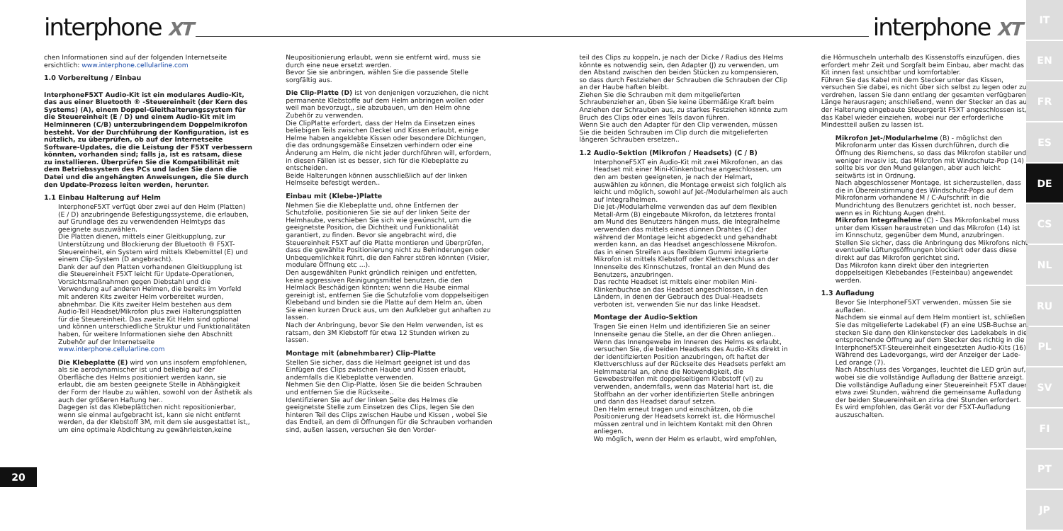interphone XT interphone XT
chen Informationen sind auf der folgenden Internetseite ersichtlich: www.interphone.cellularline.com
1.0 Vorbereitung / Einbau
InterphoneF5XT Audio-Kit ist ein modulares Audio-Kit, das aus einer Bluetooth ® -Steuereinheit (der Kern des Systems) (A), einem Doppel-Gleithalterungssystem für die Steuereinheit (E / D) und einem Audio-Kit mit im Helminneren (C/B) unterzubringendem Doppelmikrofon besteht. Vor der Durchführung der Konfiguration, ist es nützlich, zu überprüfen, ob auf der Internetseite Software-Updates, die die Leistung der F5XT verbessern könnten, vorhanden sind; falls ja, ist es ratsam, diese zu installieren. Überprüfen Sie die Kompatibilität mit dem Betriebssystem des PCs und laden Sie dann die Datei und die angehängten Anweisungen, die Sie durch den Update-Prozess leiten werden, herunter.
1.1 Einbau Halterung auf Helm
InterphoneF5XT verfügt über zwei auf den Helm (Platten) (E / D) anzubringende Befestigungssysteme, die erlauben, auf Grundlage des zu verwendenden Helmtyps das geeignete auszuwählen.
Die Platten dienen, mittels einer Gleitkupplung, zur Unterstützung und Blockierung der Bluetooth ® F5XT-Steuereinheit, ein System wird mittels Klebemittel (E) und einem Clip-System (D angebracht).
Dank der auf den Platten vorhandenen Gleitkupplung ist die Steuereinheit F5XT leicht für Update-Operationen, Vorsichtsmaßnahmen gegen Diebstahl und die Verwendung auf anderen Helmen, die bereits im Vorfeld mit anderen Kits zweiter Helm vorbereitet wurden, abnehmbar. Die Kits zweiter Helm bestehen aus dem Audio-Teil Headset/Mikrofon plus zwei Halterungsplatten für die Steuereinheit. Das zweite Kit Helm sind optional und können unterschiedliche Struktur und Funktionalitäten haben, für weitere Informationen siehe den Abschnitt Zubehör auf der Internetseite www.interphone.cellularline.com
Die Klebeplatte (E) wird von uns insofern empfohlenen, als sie aerodynamischer ist und beliebig auf der Oberfläche des Helms positioniert werden kann, sie erlaubt, die am besten geeignete Stelle in Abhängigkeit der Form der Haube zu wählen, sowohl von der Ästhetik als auch der größeren Haftung her..
Dagegen ist das Klebeplättchen nicht repositionierbar, wenn sie einmal aufgebracht ist, kann sie nicht entfernt werden, da der Klebstoff 3M, mit dem sie ausgestattet ist,, um eine optimale Abdichtung zu gewährleisten,keine
Neupositionierung erlaubt, wenn sie entfernt wird, muss sie durch eine neue ersetzt werden.
Bevor Sie sie anbringen, wählen Sie die passende Stelle sorgfältig aus.
Die Clip-Platte (D) ist von denjenigen vorzuziehen, die nicht permanente Klebstoffe auf dem Helm anbringen wollen oder weil man bevorzugt,, sie abzubauen, um den Helm ohne Zubehör zu verwenden.
Die ClipPlatte erfordert, dass der Helm da Einsetzen eines beliebigen Teils zwischen Deckel und Kissen erlaubt, einige Helme haben angeklebte Kissen oder besondere Dichtungen, die das ordnungsgemäße Einsetzen verhindern oder eine Änderung am Helm, die nicht jeder durchführen will, erfordern, in diesen Fällen ist es besser, sich für die Klebeplatte zu entscheiden.
Beide Halterungen können ausschließlich auf der linken Helmseite befestigt werden..
Einbau mit (Klebe-)Platte
Nehmen Sie die Klebeplatte und, ohne Entfernen der Schutzfolie, positionieren Sie sie auf der linken Seite der Helmhaube, verschieben Sie sich wie gewünscht, um die geeignetste Position, die Dichtheit und Funktionalität garantiert, zu finden. Bevor sie angebracht wird, die Steuereinheit F5XT auf die Platte montieren und überprüfen, dass die gewählte Positionierung nicht zu Behinderungen oder Unbequemlichkeit führt, die den Fahrer stören könnten (Visier, modulare Öffnung etc ...).
Den ausgewählten Punkt gründlich reinigen und entfetten, keine aggressiven Reinigungsmittel benutzen, die den Helmlack Beschädigen könnten; wenn die Haube einmal gereinigt ist, entfernen Sie die Schutzfolie vom doppelseitigen Klebeband und binden sie die Platte auf dem Helm an, üben Sie einen kurzen Druck aus, um den Aufkleber gut anhaften zu lassen.
Nach der Anbringung, bevor Sie den Helm verwenden, ist es ratsam, den 3M Klebstoff für etwa 12 Stunden wirken zu lassen.
Montage mit (abnehmbarer) Clip-Platte
Stellen Sie sicher, dass die Helmart geeignet ist und das Einfügen des Clips zwischen Haube und Kissen erlaubt, andernfalls die Klebeplatte verwenden.
Nehmen Sie den Clip-Platte, lösen Sie die beiden Schrauben und entfernen Sie die Rückseite..
Identifizieren Sie auf der linken Seite des Helmes die geeignetste Stelle zum Einsetzen des Clips, legen Sie den hinteren Teil des Clips zwischen Haube und Kissen , wobei Sie das Endteil, an dem di Öffnungen für die Schrauben vorhanden sind, außen lassen, versuchen Sie den Vorder-
teil des Clips zu koppeln, je nach der Dicke / Radius des Helms könnte es notwendig sein, den Adapter (J) zu verwenden, um den Abstand zwischen den beiden Stücken zu kompensieren, so dass durch Festziehen der Schrauben die Schrauben der Clip an der Haube haften bleibt.
Ziehen Sie die Schrauben mit dem mitgelieferten Schraubenzieher an, üben Sie keine übermäßige Kraft beim Anziehen der Schrauben aus, zu starkes Festziehen könnte zum Bruch des Clips oder eines Teils davon führen.
Wenn Sie auch den Adapter für den Clip verwenden, müssen Sie die beiden Schrauben im Clip durch die mitgelieferten längeren Schrauben ersetzen..
1.2 Audio-Sektion (Mikrofon / Headsets) (C / B)
InterphoneF5XT ein Audio-Kit mit zwei Mikrofonen, an das Headset mit einer Mini-Klinkenbuchse angeschlossen, um den am besten geeigneten, je nach der Helmart, auswählen zu können, die Montage erweist sich folglich als leicht und möglich, sowohl auf Jet-/Modularhelmen als auch auf Integralhelmen.
Die Jet-/Modularhelme verwenden das auf dem flexiblen Metall-Arm (B) eingebaute Mikrofon, da letzteres frontal am Mund des Benutzers hängen muss, die Integralhelme verwenden das mittels eines dünnen Drahtes (C) der während der Montage leicht abgedeckt und gehandhabt werden kann, an das Headset angeschlossene Mikrofon. das in einen Streifen aus flexiblem Gummi integrierte Mikrofon ist mittels Klebstoff oder Klettverschluss an der Innenseite des Kinnschutzes, frontal an den Mund des Benutzers, anzubringen.
Das rechte Headset ist mittels einer mobilen Mini-Klinkenbuchse an das Headset angeschlossen, in den Ländern, in denen der Gebrauch des Dual-Headsets verboten ist, verwenden Sie nur das linke Headset.
Montage der Audio-Sektion
Tragen Sie einen Helm und identifizieren Sie an seiner Innenseite genau die Stelle, an der die Ohren anliegen..
Wenn das Innengewebe im Inneren des Helms es erlaubt, versuchen Sie, die beiden Headsets des Audio-Kits direkt in der identifizierten Position anzubringen, oft haftet der Klettverschluss auf der Rückseite des Headsets perfekt am Helmmaterial an, ohne die Notwendigkeit, die Gewebestreifen mit doppelseitigem Klebstoff (vl) zu verwenden, andernfalls, wenn das Material hart ist, die Stoffbahn an der vorher identifizierten Stelle anbringen und dann das Headset darauf setzen.
Den Helm erneut tragen und einschätzen, ob die Positionierung der Headsets korrekt ist, die Hörmuschel müssen zentral und in leichtem Kontakt mit den Ohren anliegen.
Wo möglich, wenn der Helm es erlaubt, wird empfohlen,
die Hörmuscheln unterhalb des Kissenstoffs einzufügen, dies erfordert mehr Zeit und Sorgfalt beim Einbau, aber macht das Kit innen fast unsichtbar und komfortabler.
Führen Sie das Kabel mit dem Stecker unter das Kissen, versuchen Sie dabei, es nicht über sich selbst zu legen oder zu verdrehen, lassen Sie dann entlang der gesamten verfügbaren Länge herausragen; anschließend, wenn der Stecker an das auf der Halterung eingebaute Steuergerät F5XT angeschlossen ist, das Kabel wieder einziehen, wobei nur der erforderliche Mindestteil außen zu lassen ist.
Mikrofon Jet-/Modularhelme (B) - möglichst den Mikrofonarm unter das Kissen durchführen, durch die Öffnung des Riemchens, so dass das Mikrofon stabiler und weniger invasiv ist, das Mikrofon mit Windschutz-Pop (14) sollte bis vor den Mund gelangen, aber auch leicht seitwärts ist in Ordnung.
Nach abgeschlossener Montage, ist sicherzustellen, dass die in Übereinstimmung des Windschutz-Pops auf dem Mikrofonarm vorhandene M / C-Aufschrift in die Mundrichtung des Benutzers gerichtet ist, noch besser, wenn es in Richtung Augen dreht.
Mikrofon Integralhelme (C) - Das Mikrofonkabel muss unter dem Kissen heraustreten und das Mikrofon (14) ist im Kinnschutz, gegenüber dem Mund, anzubringen.
Stellen Sie sicher, dass die Anbringung des Mikrofons nicht eventuelle Lüftungsöffnungen blockiert oder dass diese direkt auf das Mikrofon gerichtet sind.
Das Mikrofon kann direkt über den integrierten doppelseitigen Klebebandes (Festeinbau) angewendet werden.
1.3 Aufladung
Bevor Sie InterphoneF5XT verwenden, müssen Sie sie aufladen.
Nachdem sie einmal auf dem Helm montiert ist, schließen Sie das mitgelieferte Ladekabel (F) an eine USB-Buchse an, stecken Sie dann den Klinkenstecker des Ladekabels in die entsprechende Öffnung auf dem Stecker des richtig in die Interphonef5XT-Steuereinheit eingesetzten Audio-Kits (16).
Während des Ladevorgangs, wird der Anzeiger der Lade-Led orange (7).
Nach Abschluss des Vorganges, leuchtet die LED grün auf, wobei sie die vollständige Aufladung der Batterie anzeigt. Die vollständige Aufladung einer Steuereinheit F5XT dauert etwa zwei Stunden, während die gemeinsame Aufladung der beiden Steuereinheit.en zirka drei Stunden erfordert.
Es wird empfohlen, das Gerät vor der F5XT-Aufladung auszuschalten.
20
IT
EN
FR
ES
DE
CS
NL
RU
PL
SV
FI
PT
JP